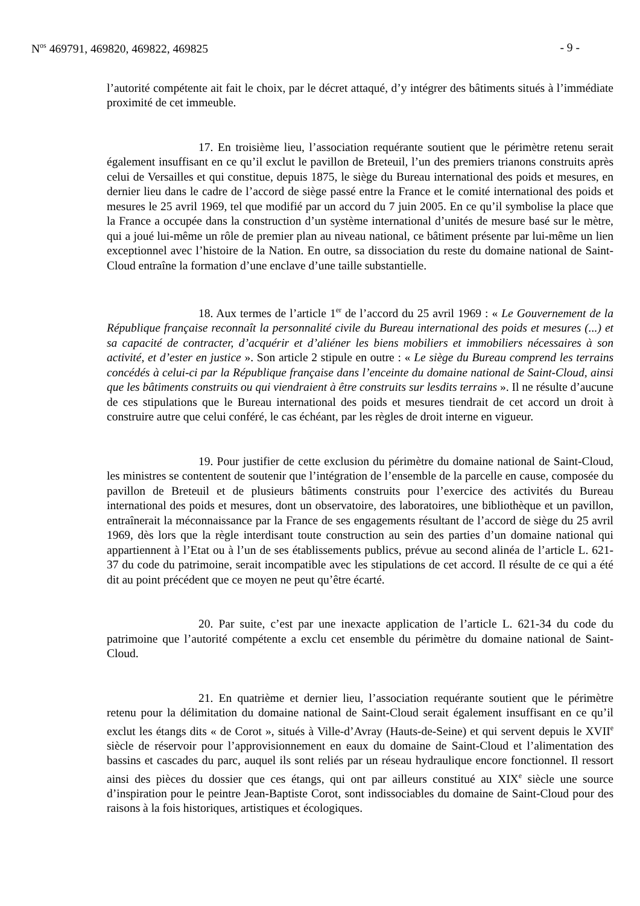N<sup>os</sup> 469791, 469820, 469822, 469825 - 9 -
l’autorité compétente ait fait le choix, par le décret attaqué, d’y intégrer des bâtiments situés à l’immédiate proximité de cet immeuble.
17. En troisième lieu, l’association requérante soutient que le périmètre retenu serait également insuffisant en ce qu’il exclut le pavillon de Breteuil, l’un des premiers trianons construits après celui de Versailles et qui constitue, depuis 1875, le siège du Bureau international des poids et mesures, en dernier lieu dans le cadre de l’accord de siège passé entre la France et le comité international des poids et mesures le 25 avril 1969, tel que modifié par un accord du 7 juin 2005. En ce qu’il symbolise la place que la France a occupée dans la construction d’un système international d’unités de mesure basé sur le mètre, qui a joué lui-même un rôle de premier plan au niveau national, ce bâtiment présente par lui-même un lien exceptionnel avec l’histoire de la Nation. En outre, sa dissociation du reste du domaine national de Saint-Cloud entraîne la formation d’une enclave d’une taille substantielle.
18. Aux termes de l’article 1<sup>er</sup> de l’accord du 25 avril 1969 : « Le Gouvernement de la République française reconnaît la personnalité civile du Bureau international des poids et mesures (...) et sa capacité de contracter, d’acquérir et d’aliéner les biens mobiliers et immobiliers nécessaires à son activité, et d’ester en justice ». Son article 2 stipule en outre : « Le siège du Bureau comprend les terrains concédés à celui-ci par la République française dans l’enceinte du domaine national de Saint-Cloud, ainsi que les bâtiments construits ou qui viendraient à être construits sur lesdits terrains ». Il ne résulte d’aucune de ces stipulations que le Bureau international des poids et mesures tiendrait de cet accord un droit à construire autre que celui conféré, le cas échéant, par les règles de droit interne en vigueur.
19. Pour justifier de cette exclusion du périmètre du domaine national de Saint-Cloud, les ministres se contentent de soutenir que l’intégration de l’ensemble de la parcelle en cause, composée du pavillon de Breteuil et de plusieurs bâtiments construits pour l’exercice des activités du Bureau international des poids et mesures, dont un observatoire, des laboratoires, une bibliothèque et un pavillon, entraînerait la méconnaissance par la France de ses engagements résultant de l’accord de siège du 25 avril 1969, dès lors que la règle interdisant toute construction au sein des parties d’un domaine national qui appartiennent à l’Etat ou à l’un de ses établissements publics, prévue au second alinéa de l’article L. 621-37 du code du patrimoine, serait incompatible avec les stipulations de cet accord. Il résulte de ce qui a été dit au point précédent que ce moyen ne peut qu’être écarté.
20. Par suite, c’est par une inexacte application de l’article L. 621-34 du code du patrimoine que l’autorité compétente a exclu cet ensemble du périmètre du domaine national de Saint-Cloud.
21. En quatrième et dernier lieu, l’association requérante soutient que le périmètre retenu pour la délimitation du domaine national de Saint-Cloud serait également insuffisant en ce qu’il exclut les étangs dits « de Corot », situés à Ville-d’Avray (Hauts-de-Seine) et qui servent depuis le XVII<sup>e</sup> siècle de réservoir pour l’approvisionnement en eaux du domaine de Saint-Cloud et l’alimentation des bassins et cascades du parc, auquel ils sont reliés par un réseau hydraulique encore fonctionnel. Il ressort ainsi des pièces du dossier que ces étangs, qui ont par ailleurs constitué au XIX<sup>e</sup> siècle une source d’inspiration pour le peintre Jean-Baptiste Corot, sont indissociables du domaine de Saint-Cloud pour des raisons à la fois historiques, artistiques et écologiques.